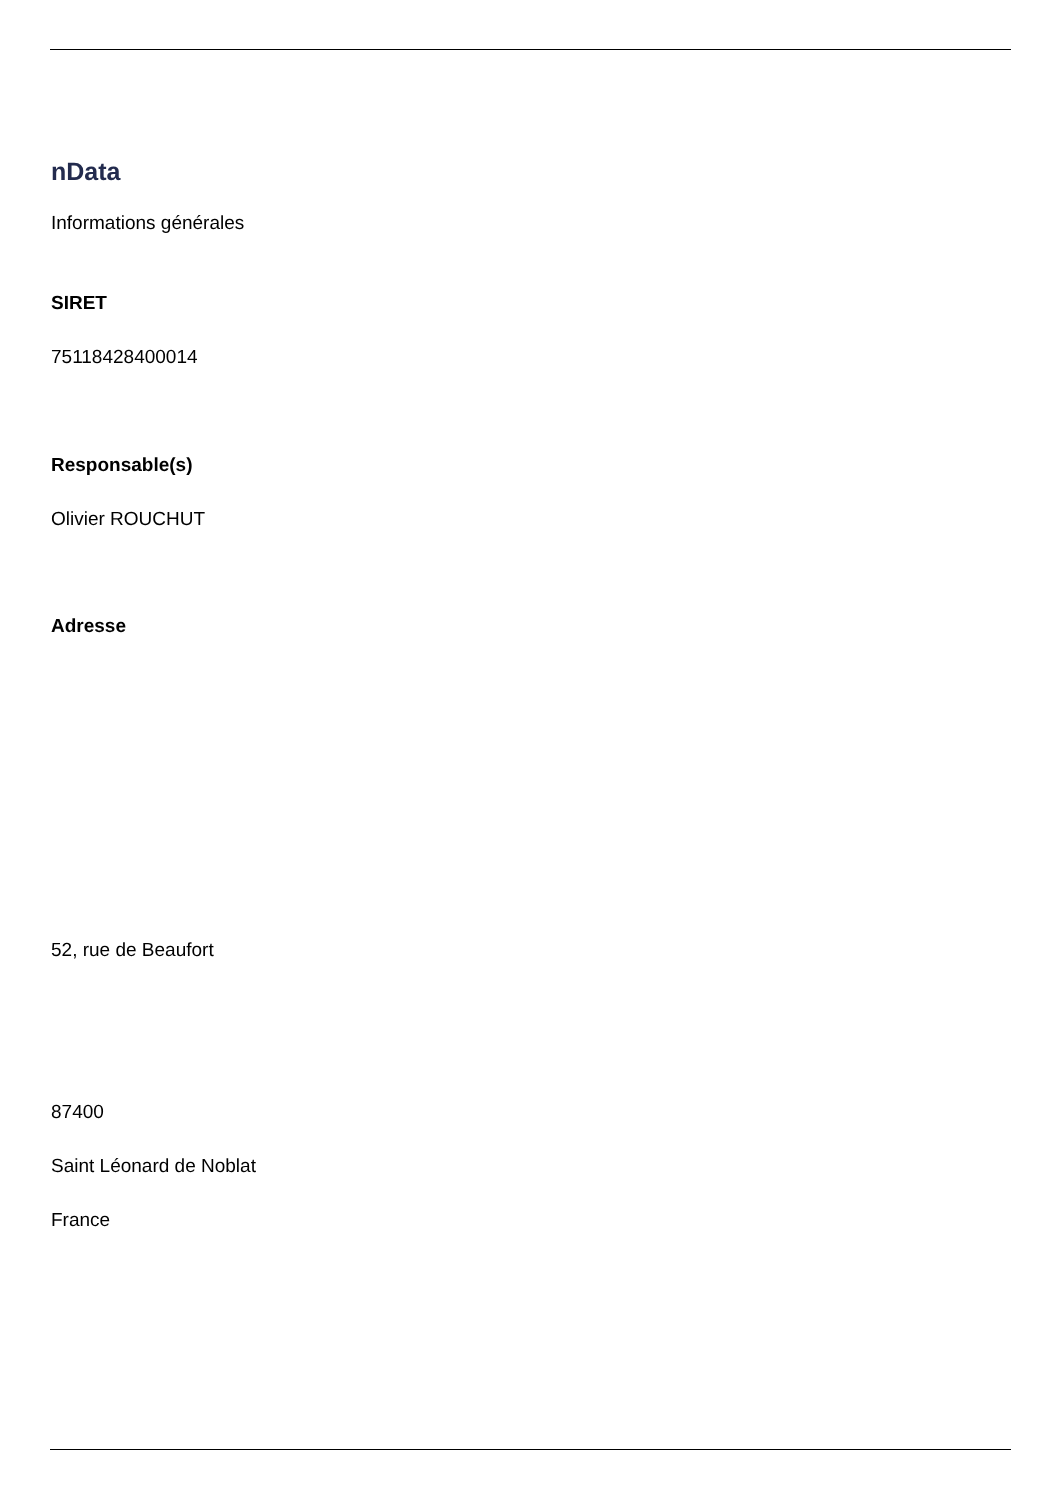nData
Informations générales
SIRET
75118428400014
Responsable(s)
Olivier ROUCHUT
Adresse
52, rue de Beaufort
87400
Saint Léonard de Noblat
France